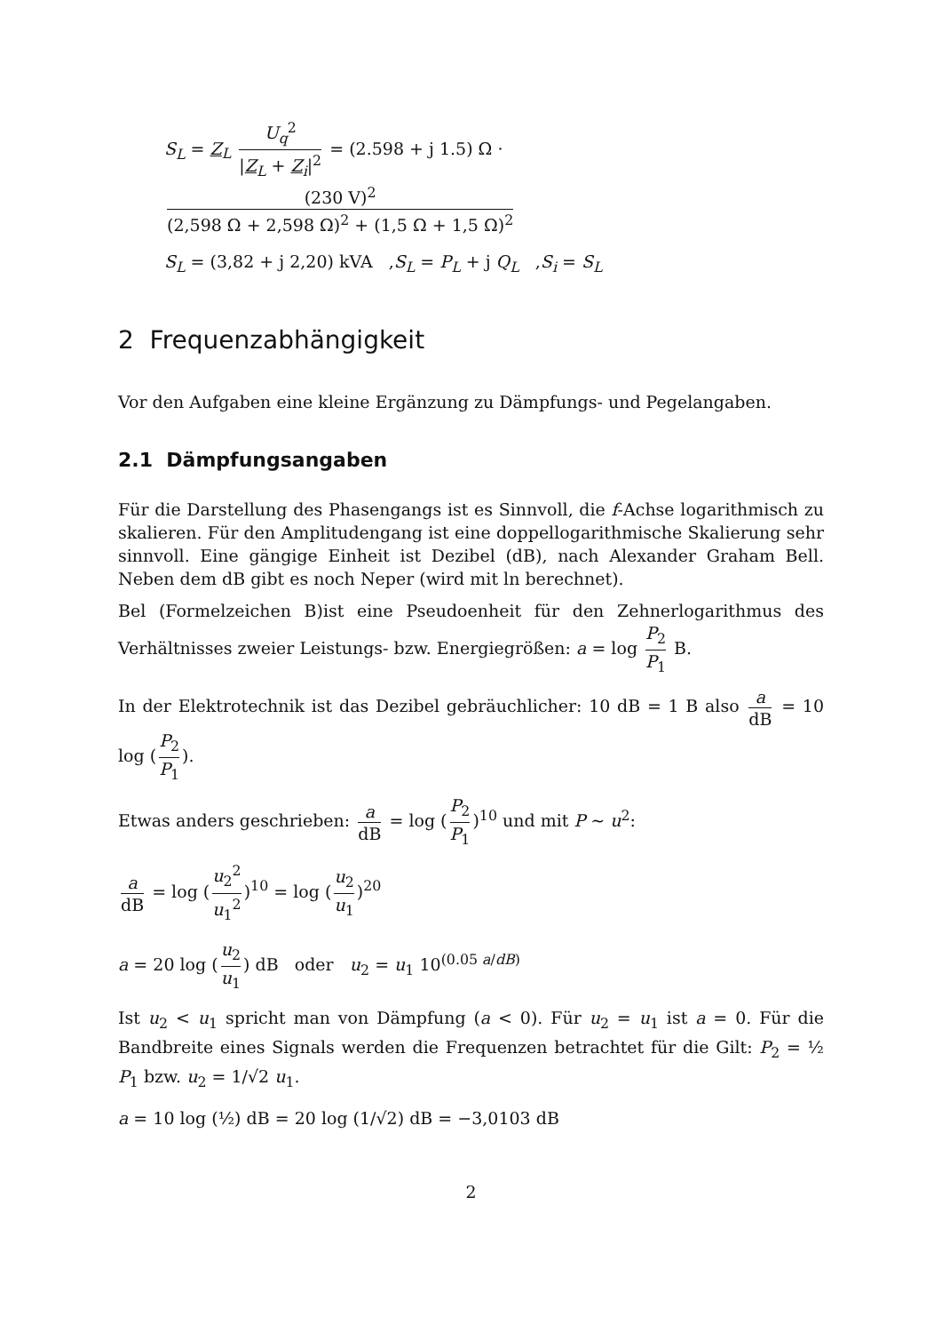S<sub>L</sub> = Z<sub>L</sub> U<sub>q</sub><sup>2</sup> |Z<sub>L</sub> + Z<sub>i</sub>|<sup>2</sup> = (2.598 + j 1.5) Ω · (230 V)<sup>2</sup> (2,598 Ω + 2,598 Ω)<sup>2</sup> + (1,5 Ω + 1,5 Ω)<sup>2</sup>
S<sub>L</sub> = (3,82 + j 2,20) kVA ,S<sub>L</sub> = P<sub>L</sub> + j Q<sub>L</sub> ,S<sub>i</sub> = S<sub>L</sub>
2 Frequenzabhängigkeit
Vor den Aufgaben eine kleine Ergänzung zu Dämpfungs- und Pegelangaben.
2.1 Dämpfungsangaben
Für die Darstellung des Phasengangs ist es Sinnvoll, die f-Achse logarithmisch zu skalieren. Für den Amplitudengang ist eine doppellogarithmische Skalierung sehr sinnvoll. Eine gängige Einheit ist Dezibel (dB), nach Alexander Graham Bell. Neben dem dB gibt es noch Neper (wird mit ln berechnet).
Bel (Formelzeichen B)ist eine Pseudoenheit für den Zehnerlogarithmus des Verhältnisses zweier Leistungs- bzw. Energiegrößen: a = log P<sub>2</sub> P<sub>1</sub> B.
In der Elektrotechnik ist das Dezibel gebräuchlicher: 10 dB = 1 B also a dB = 10 log (P<sub>2</sub> P<sub>1</sub>).
Etwas anders geschrieben: a dB = log (P<sub>2</sub> P<sub>1</sub>)<sup>10</sup> und mit P ∼ u<sup>2</sup>:
a dB = log (u<sub>2</sub><sup>2</sup> u<sub>1</sub><sup>2</sup>)<sup>10</sup> = log (u<sub>2</sub> u<sub>1</sub>)<sup>20</sup>
a = 20 log (u<sub>2</sub> u<sub>1</sub>) dB oder u<sub>2</sub> = u<sub>1</sub> 10<sup>(0.05 a/dB)</sup>
Ist u<sub>2</sub> < u<sub>1</sub> spricht man von Dämpfung (a < 0). Für u<sub>2</sub> = u<sub>1</sub> ist a = 0. Für die Bandbreite eines Signals werden die Frequenzen betrachtet für die Gilt: P<sub>2</sub> = ½ P<sub>1</sub> bzw. u<sub>2</sub> = 1/√2 u<sub>1</sub>.
a = 10 log (½) dB = 20 log (1/√2) dB = −3,0103 dB
2